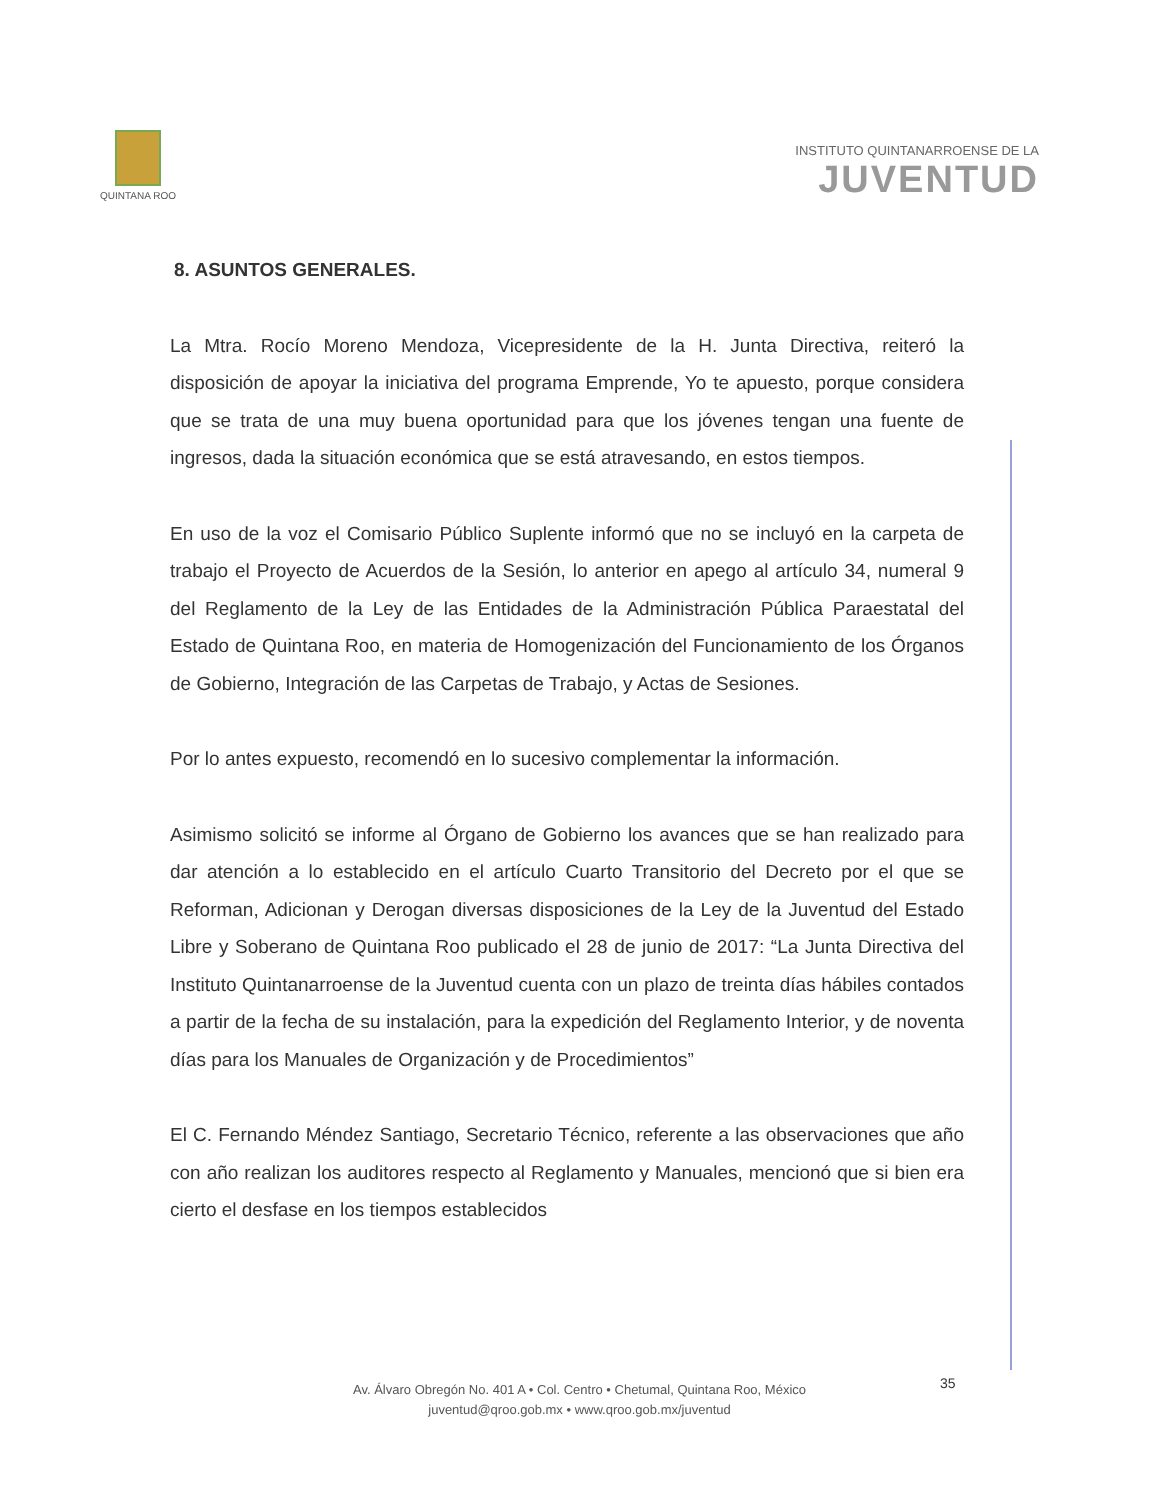QUINTANA ROO
INSTITUTO QUINTANARROENSE DE LA
JUVENTUD
8. ASUNTOS GENERALES.
La Mtra. Rocío Moreno Mendoza, Vicepresidente de la H. Junta Directiva, reiteró la disposición de apoyar la iniciativa del programa Emprende, Yo te apuesto, porque considera que se trata de una muy buena oportunidad para que los jóvenes tengan una fuente de ingresos, dada la situación económica que se está atravesando, en estos tiempos.
En uso de la voz el Comisario Público Suplente informó que no se incluyó en la carpeta de trabajo el Proyecto de Acuerdos de la Sesión, lo anterior en apego al artículo 34, numeral 9 del Reglamento de la Ley de las Entidades de la Administración Pública Paraestatal del Estado de Quintana Roo, en materia de Homogenización del Funcionamiento de los Órganos de Gobierno, Integración de las Carpetas de Trabajo, y Actas de Sesiones.
Por lo antes expuesto, recomendó en lo sucesivo complementar la información.
Asimismo solicitó se informe al Órgano de Gobierno los avances que se han realizado para dar atención a lo establecido en el artículo Cuarto Transitorio del Decreto por el que se Reforman, Adicionan y Derogan diversas disposiciones de la Ley de la Juventud del Estado Libre y Soberano de Quintana Roo publicado el 28 de junio de 2017: “La Junta Directiva del Instituto Quintanarroense de la Juventud cuenta con un plazo de treinta días hábiles contados a partir de la fecha de su instalación, para la expedición del Reglamento Interior, y de noventa días para los Manuales de Organización y de Procedimientos”
El C. Fernando Méndez Santiago, Secretario Técnico, referente a las observaciones que año con año realizan los auditores respecto al Reglamento y Manuales, mencionó que si bien era cierto el desfase en los tiempos establecidos
35
Av. Álvaro Obregón No. 401 A • Col. Centro • Chetumal, Quintana Roo, México
juventud@qroo.gob.mx • www.qroo.gob.mx/juventud